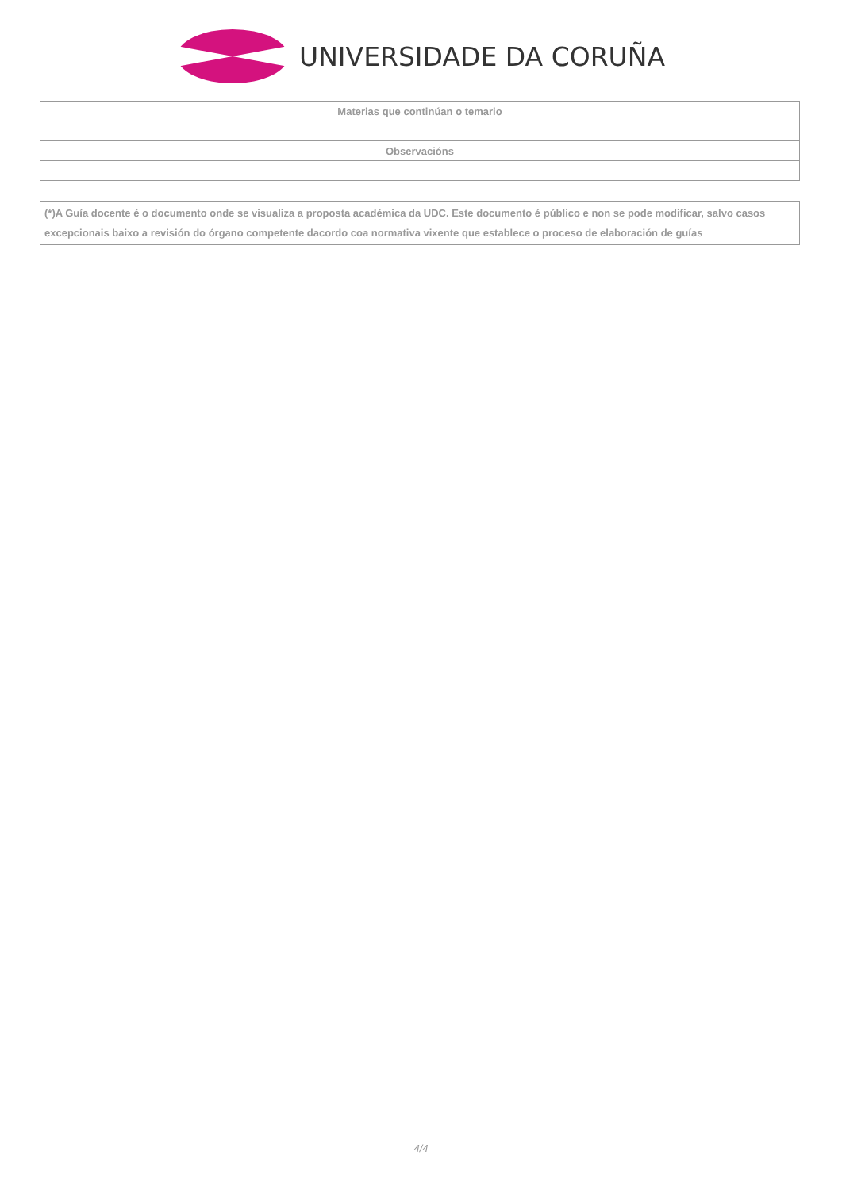UNIVERSIDADE DA CORUÑA
| Materias que continúan o temario |
| --- |
| Observacións |
(*)A Guía docente é o documento onde se visualiza a proposta académica da UDC. Este documento é público e non se pode modificar, salvo casos excepcionais baixo a revisión do órgano competente dacordo coa normativa vixente que establece o proceso de elaboración de guías
4/4